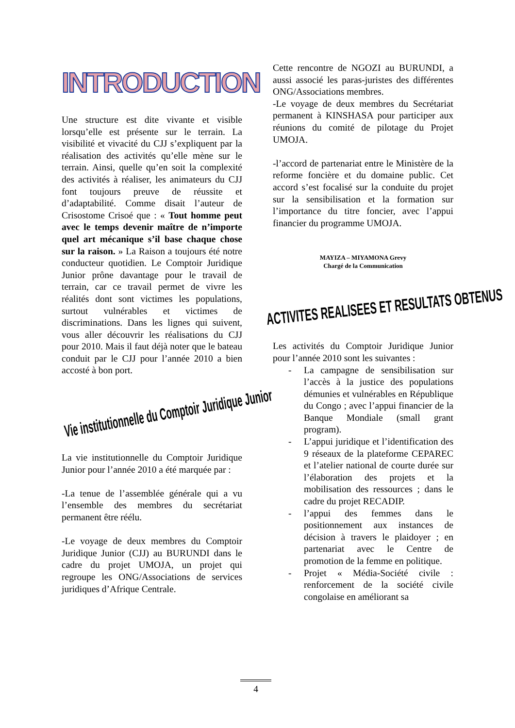INTRODUCTION
Une structure est dite vivante et visible lorsqu’elle est présente sur le terrain. La visibilité et vivacité du CJJ s’expliquent par la réalisation des activités qu’elle mène sur le terrain. Ainsi, quelle qu’en soit la complexité des activités à réaliser, les animateurs du CJJ font toujours preuve de réussite et d’adaptabilité. Comme disait l’auteur de Crisostome Crisoé que : « Tout homme peut avec le temps devenir maître de n’importe quel art mécanique s’il base chaque chose sur la raison. » La Raison a toujours été notre conducteur quotidien. Le Comptoir Juridique Junior prône davantage pour le travail de terrain, car ce travail permet de vivre les réalités dont sont victimes les populations, surtout vulnérables et victimes de discriminations. Dans les lignes qui suivent, vous aller découvrir les réalisations du CJJ pour 2010. Mais il faut déjà noter que le bateau conduit par le CJJ pour l’année 2010 a bien accosté à bon port.
Vie institutionnelle du Comptoir Juridique Junior
La vie institutionnelle du Comptoir Juridique Junior pour l’année 2010 a été marquée par :
-La tenue de l’assemblée générale qui a vu l’ensemble des membres du secrétariat permanent être réélu.
-Le voyage de deux membres du Comptoir Juridique Junior (CJJ) au BURUNDI dans le cadre du projet UMOJA, un projet qui regroupe les ONG/Associations de services juridiques d’Afrique Centrale.
Cette rencontre de NGOZI au BURUNDI, a aussi associé les paras-juristes des différentes ONG/Associations membres.
-Le voyage de deux membres du Secrétariat permanent à KINSHASA pour participer aux réunions du comité de pilotage du Projet UMOJA.
-l’accord de partenariat entre le Ministère de la reforme foncière et du domaine public. Cet accord s’est focalisé sur la conduite du projet sur la sensibilisation et la formation sur l’importance du titre foncier, avec l’appui financier du programme UMOJA.
MAYIZA – MIYAMONA Grevy
Chargé de la Communication
ACTIVITES REALISEES ET RESULTATS OBTENUS
Les activités du Comptoir Juridique Junior pour l’année 2010 sont les suivantes :
- La campagne de sensibilisation sur l’accès à la justice des populations démunies et vulnérables en République du Congo ; avec l’appui financier de la Banque Mondiale (small grant program).
- L’appui juridique et l’identification des 9 réseaux de la plateforme CEPAREC et l’atelier national de courte durée sur l’élaboration des projets et la mobilisation des ressources ; dans le cadre du projet RECADIP.
- l’appui des femmes dans le positionnement aux instances de décision à travers le plaidoyer ; en partenariat avec le Centre de promotion de la femme en politique.
- Projet « Média-Société civile : renforcement de la société civile congolaise en améliorant sa
4